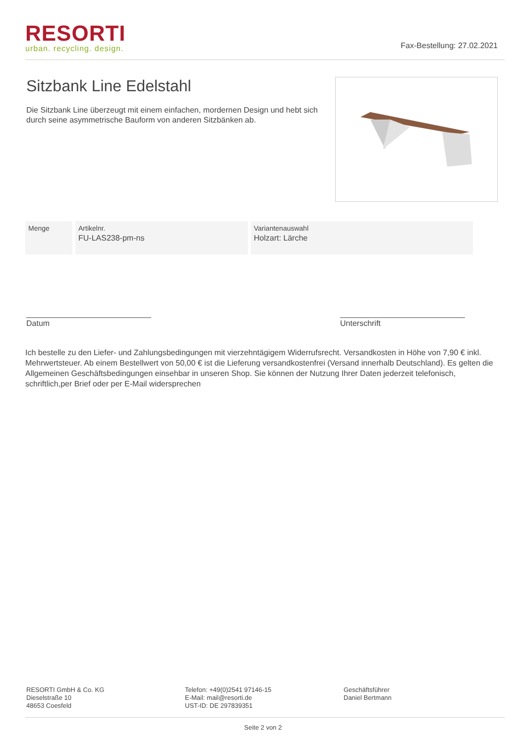RESORTI
urban. recycling. design.
Fax-Bestellung: 27.02.2021
Sitzbank Line Edelstahl
Die Sitzbank Line überzeugt mit einem einfachen, mordernen Design und hebt sich durch seine asymmetrische Bauform von anderen Sitzbänken ab.
| Menge | Artikelnr. FU-LAS238-pm-ns | Variantenauswahl Holzart: Lärche |
Datum Unterschrift
Ich bestelle zu den Liefer- und Zahlungsbedingungen mit vierzehntägigem Widerrufsrecht. Versandkosten in Höhe von 7,90 € inkl. Mehrwertsteuer. Ab einem Bestellwert von 50,00 € ist die Lieferung versandkostenfrei (Versand innerhalb Deutschland). Es gelten die Allgemeinen Geschäftsbedingungen einsehbar in unseren Shop. Sie können der Nutzung Ihrer Daten jederzeit telefonisch, schriftlich,per Brief oder per E-Mail widersprechen
RESORTI GmbH & Co. KG
Dieselstraße 10
48653 Coesfeld
Telefon: +49(0)2541 97146-15
E-Mail: mail@resorti.de
UST-ID: DE 297839351
Geschäftsführer
Daniel Bertmann
Seite 2 von 2